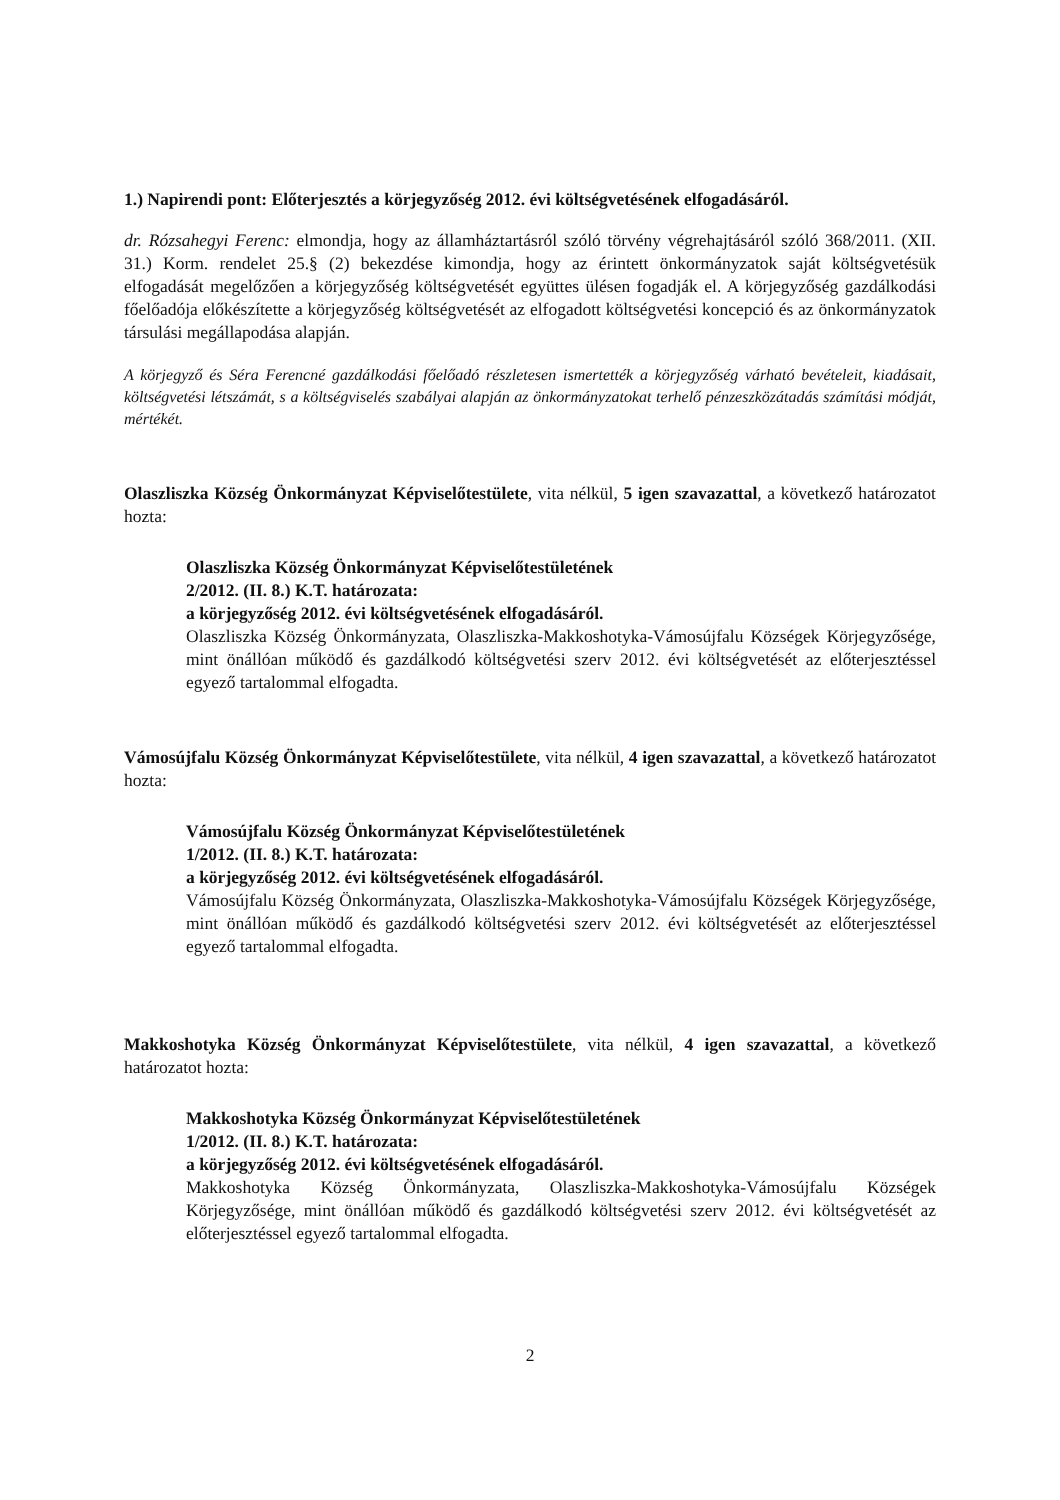1.) Napirendi pont: Előterjesztés a körjegyzőség 2012. évi költségvetésének elfogadásáról.
dr. Rózsahegyi Ferenc: elmondja, hogy az államháztartásról szóló törvény végrehajtásáról szóló 368/2011. (XII. 31.) Korm. rendelet 25.§ (2) bekezdése kimondja, hogy az érintett önkormányzatok saját költségvetésük elfogadását megelőzően a körjegyzőség költségvetését együttes ülésen fogadják el. A körjegyzőség gazdálkodási főelőadója előkészítette a körjegyzőség költségvetését az elfogadott költségvetési koncepció és az önkormányzatok társulási megállapodása alapján.
A körjegyző és Séra Ferencné gazdálkodási főelőadó részletesen ismertették a körjegyzőség várható bevételeit, kiadásait, költségvetési létszámát, s a költségviselés szabályai alapján az önkormányzatokat terhelő pénzeszközátadás számítási módját, mértékét.
Olaszliszka Község Önkormányzat Képviselőtestülete, vita nélkül, 5 igen szavazattal, a következő határozatot hozta:
Olaszliszka Község Önkormányzat Képviselőtestületének
2/2012. (II. 8.) K.T. határozata:
a körjegyzőség 2012. évi költségvetésének elfogadásáról.
Olaszliszka Község Önkormányzata, Olaszliszka-Makkoshotyka-Vámosújfalu Községek Körjegyzősége, mint önállóan működő és gazdálkodó költségvetési szerv 2012. évi költségvetését az előterjesztéssel egyező tartalommal elfogadta.
Vámosújfalu Község Önkormányzat Képviselőtestülete, vita nélkül, 4 igen szavazattal, a következő határozatot hozta:
Vámosújfalu Község Önkormányzat Képviselőtestületének
1/2012. (II. 8.) K.T. határozata:
a körjegyzőség 2012. évi költségvetésének elfogadásáról.
Vámosújfalu Község Önkormányzata, Olaszliszka-Makkoshotyka-Vámosújfalu Községek Körjegyzősége, mint önállóan működő és gazdálkodó költségvetési szerv 2012. évi költségvetését az előterjesztéssel egyező tartalommal elfogadta.
Makkoshotyka Község Önkormányzat Képviselőtestülete, vita nélkül, 4 igen szavazattal, a következő határozatot hozta:
Makkoshotyka Község Önkormányzat Képviselőtestületének
1/2012. (II. 8.) K.T. határozata:
a körjegyzőség 2012. évi költségvetésének elfogadásáról.
Makkoshotyka Község Önkormányzata, Olaszliszka-Makkoshotyka-Vámosújfalu Községek Körjegyzősége, mint önállóan működő és gazdálkodó költségvetési szerv 2012. évi költségvetését az előterjesztéssel egyező tartalommal elfogadta.
2